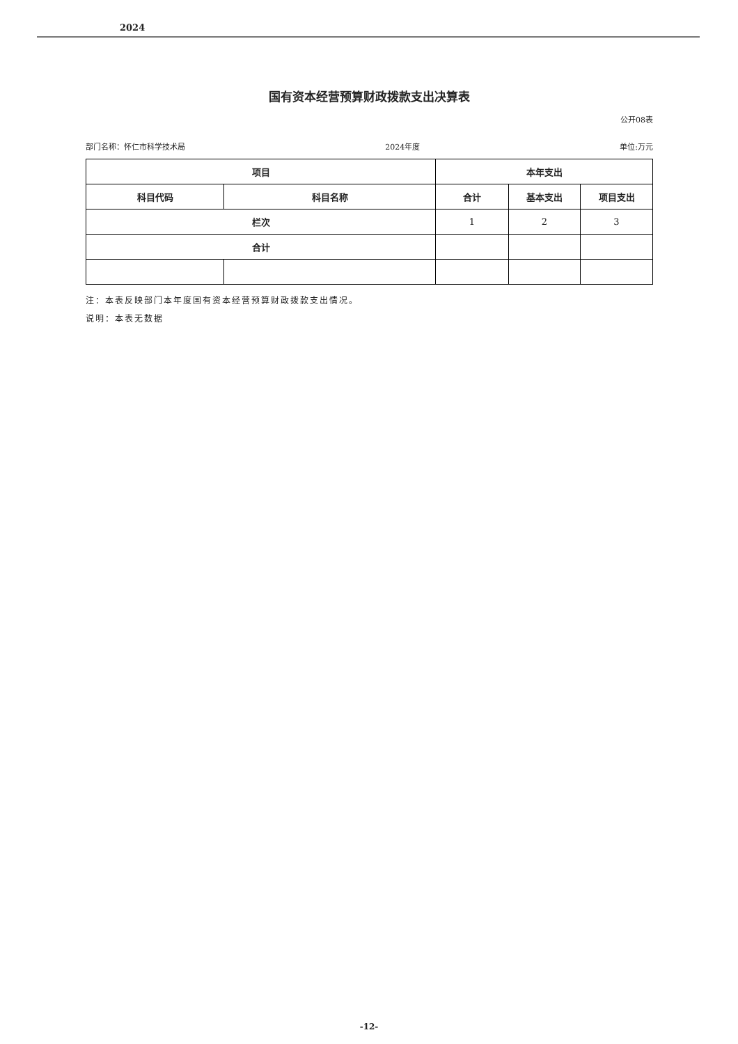2024
国有资本经营预算财政拨款支出决算表
公开08表
部门名称：怀仁市科学技术局 2024年度 单位:万元
| 项目 | | 本年支出 | | |
| --- | --- | --- | --- | --- |
| 科目代码 | 科目名称 | 合计 | 基本支出 | 项目支出 |
| 栏次 | | 1 | 2 | 3 |
| 合计 | | | | |
注：本表反映部门本年度国有资本经营预算财政拨款支出情况。
说明：本表无数据
-12-